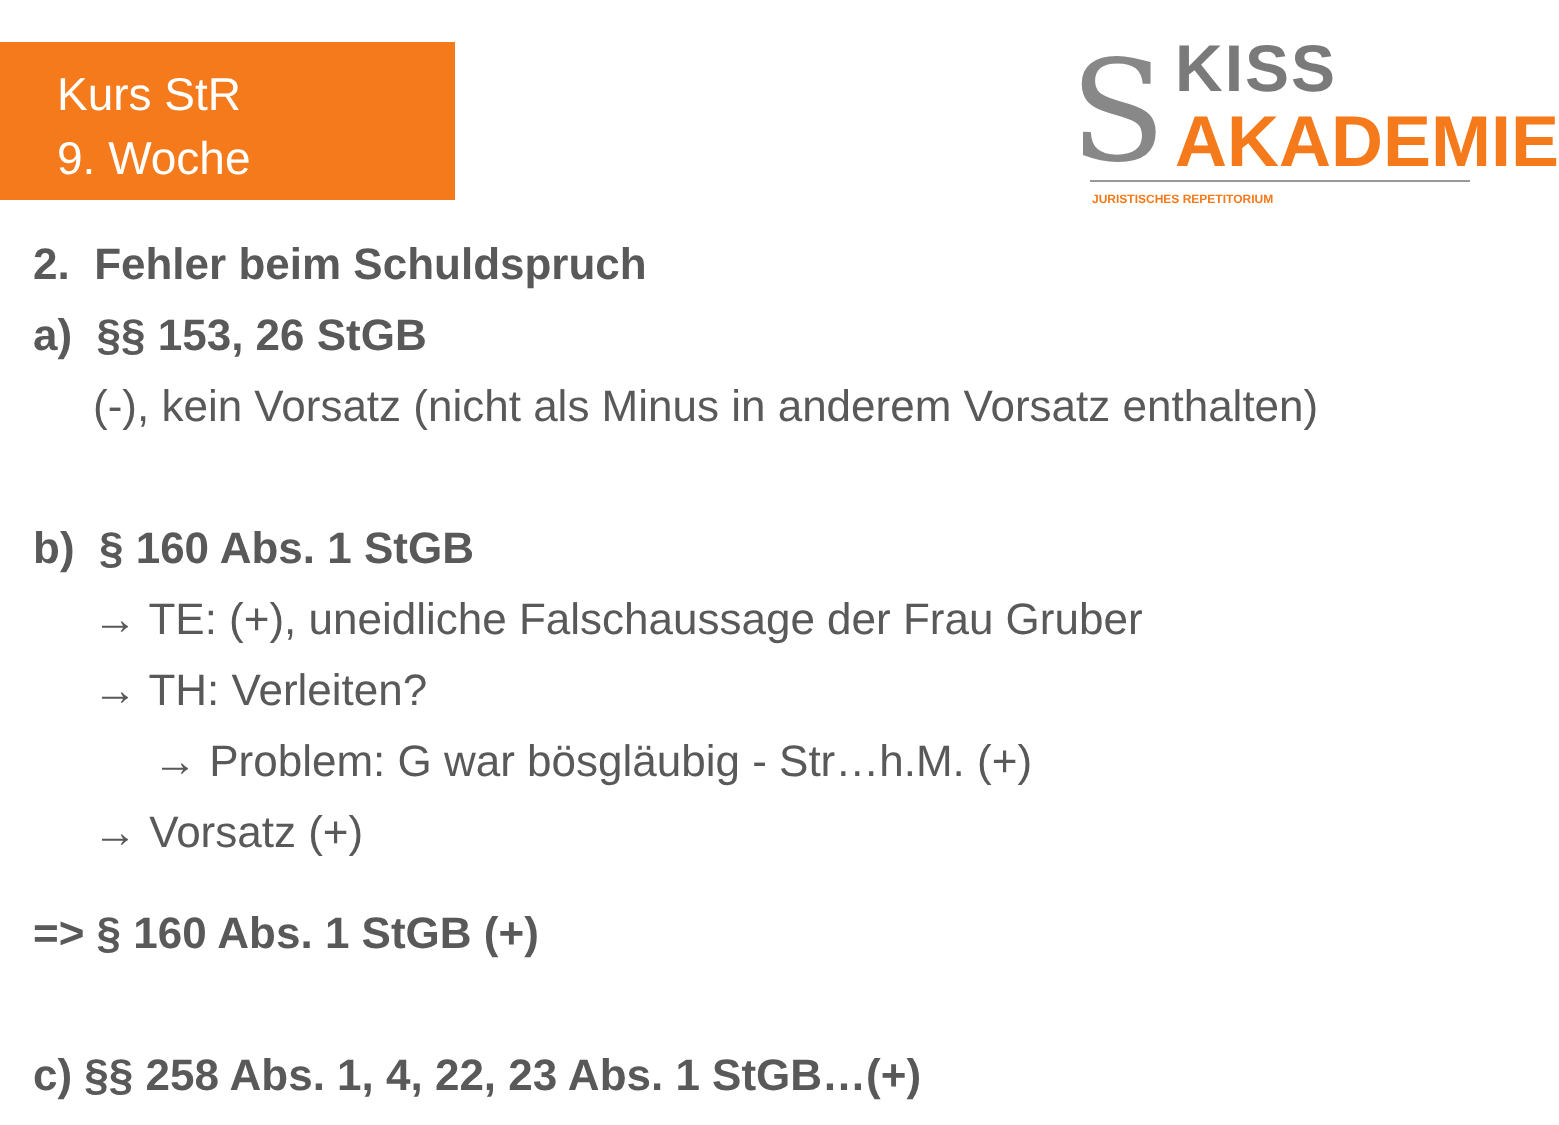Kurs StR
9. Woche
S KISS
AKADEMIE
JURISTISCHES REPETITORIUM
2. Fehler beim Schuldspruch
a) §§ 153, 26 StGB
(-), kein Vorsatz (nicht als Minus in anderem Vorsatz enthalten)
b) § 160 Abs. 1 StGB
→ TE: (+), uneidliche Falschaussage der Frau Gruber
→ TH: Verleiten?
→ Problem: G war bösgläubig - Str…h.M. (+)
→ Vorsatz (+)
=> § 160 Abs. 1 StGB (+)
c) §§ 258 Abs. 1, 4, 22, 23 Abs. 1 StGB…(+)